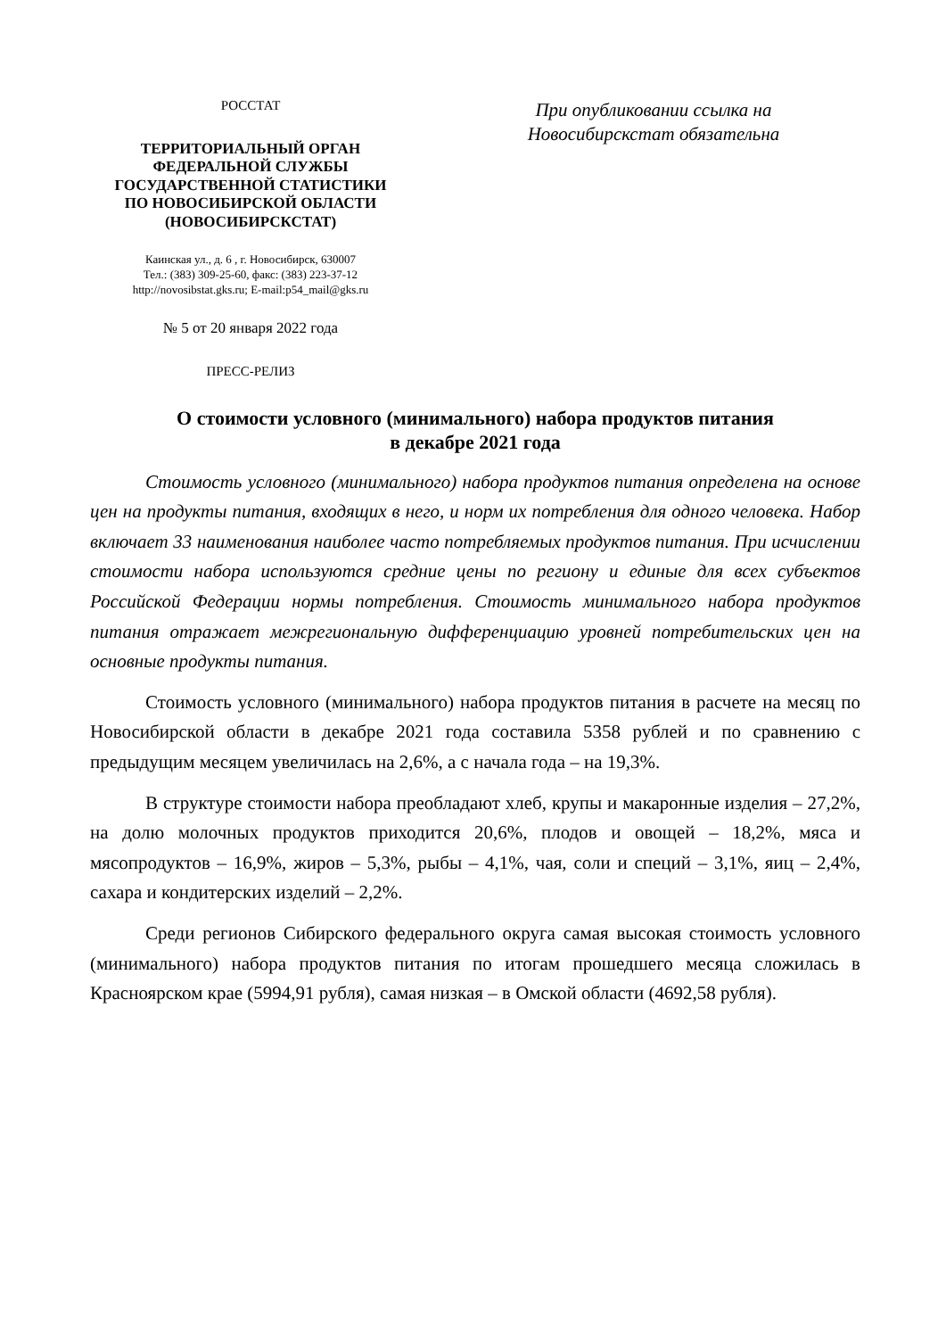РОССТАТ
ТЕРРИТОРИАЛЬНЫЙ ОРГАН
ФЕДЕРАЛЬНОЙ СЛУЖБЫ
ГОСУДАРСТВЕННОЙ СТАТИСТИКИ
ПО НОВОСИБИРСКОЙ ОБЛАСТИ
(НОВОСИБИРСКСТАТ)
Каинская ул., д. 6 , г. Новосибирск, 630007
Тел.: (383) 309-25-60, факс: (383) 223-37-12
http://novosibstat.gks.ru; E-mail:p54_mail@gks.ru
№ 5 от 20 января 2022 года
ПРЕСС-РЕЛИЗ
При опубликовании ссылка на
Новосибирскстат обязательна
О стоимости условного (минимального) набора продуктов питания
в декабре 2021 года
Стоимость условного (минимального) набора продуктов питания определена на основе цен на продукты питания, входящих в него, и норм их потребления для одного человека. Набор включает 33 наименования наиболее часто потребляемых продуктов питания. При исчислении стоимости набора используются средние цены по региону и единые для всех субъектов Российской Федерации нормы потребления. Стоимость минимального набора продуктов питания отражает межрегиональную дифференциацию уровней потребительских цен на основные продукты питания.
Стоимость условного (минимального) набора продуктов питания в расчете на месяц по Новосибирской области в декабре 2021 года составила 5358 рублей и по сравнению с предыдущим месяцем увеличилась на 2,6%, а с начала года – на 19,3%.
В структуре стоимости набора преобладают хлеб, крупы и макаронные изделия – 27,2%, на долю молочных продуктов приходится 20,6%, плодов и овощей – 18,2%, мяса и мясопродуктов – 16,9%, жиров – 5,3%, рыбы – 4,1%, чая, соли и специй – 3,1%, яиц – 2,4%, сахара и кондитерских изделий – 2,2%.
Среди регионов Сибирского федерального округа самая высокая стоимость условного (минимального) набора продуктов питания по итогам прошедшего месяца сложилась в Красноярском крае (5994,91 рубля), самая низкая – в Омской области (4692,58 рубля).